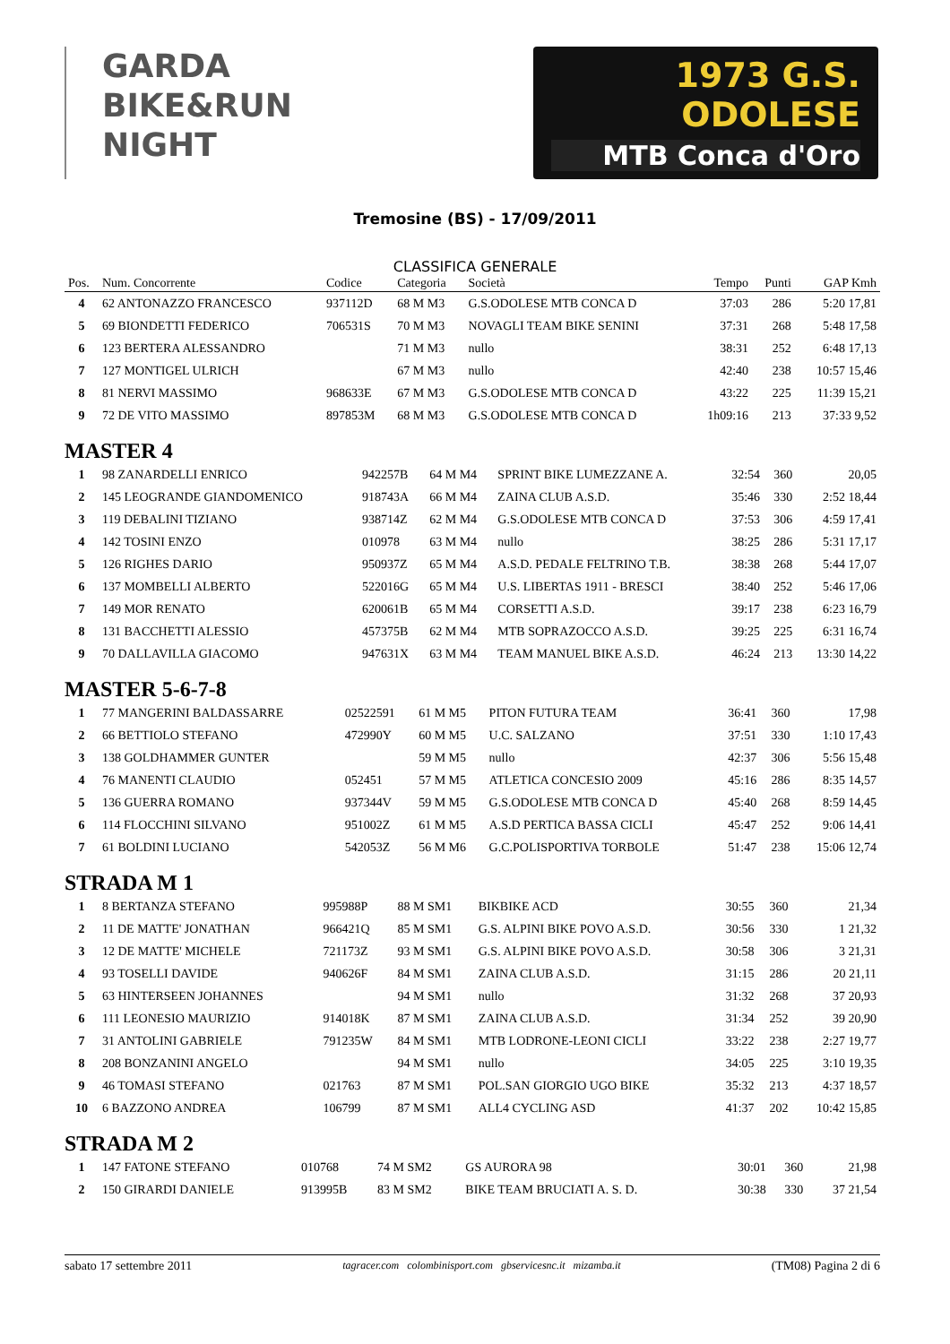GARDA
BIKE&RUN
NIGHT
1973 G.S. ODOLESE
MTB Conca d'Oro
Tremosine (BS) - 17/09/2011
CLASSIFICA GENERALE
| Pos. | Num. Concorrente | Codice | Categoria | Società | Tempo | Punti | GAP Kmh |
| --- | --- | --- | --- | --- | --- | --- | --- |
| 4 | 62 ANTONAZZO FRANCESCO | 937112D | 68 M M3 | G.S.ODOLESE MTB CONCA D | 37:03 | 286 | 5:20 17,81 |
| 5 | 69 BIONDETTI FEDERICO | 706531S | 70 M M3 | NOVAGLI TEAM BIKE SENINI | 37:31 | 268 | 5:48 17,58 |
| 6 | 123 BERTERA ALESSANDRO | | 71 M M3 | nullo | 38:31 | 252 | 6:48 17,13 |
| 7 | 127 MONTIGEL ULRICH | | 67 M M3 | nullo | 42:40 | 238 | 10:57 15,46 |
| 8 | 81 NERVI MASSIMO | 968633E | 67 M M3 | G.S.ODOLESE MTB CONCA D | 43:22 | 225 | 11:39 15,21 |
| 9 | 72 DE VITO MASSIMO | 897853M | 68 M M3 | G.S.ODOLESE MTB CONCA D | 1h09:16 | 213 | 37:33 9,52 |
MASTER 4
| 1 | 98 ZANARDELLI ENRICO | 942257B | 64 M M4 | SPRINT BIKE LUMEZZANE A. | 32:54 | 360 | 20,05 |
| 2 | 145 LEOGRANDE GIANDOMENICO | 918743A | 66 M M4 | ZAINA CLUB A.S.D. | 35:46 | 330 | 2:52 18,44 |
| 3 | 119 DEBALINI TIZIANO | 938714Z | 62 M M4 | G.S.ODOLESE MTB CONCA D | 37:53 | 306 | 4:59 17,41 |
| 4 | 142 TOSINI ENZO | 010978 | 63 M M4 | nullo | 38:25 | 286 | 5:31 17,17 |
| 5 | 126 RIGHES DARIO | 950937Z | 65 M M4 | A.S.D. PEDALE FELTRINO T.B. | 38:38 | 268 | 5:44 17,07 |
| 6 | 137 MOMBELLI ALBERTO | 522016G | 65 M M4 | U.S. LIBERTAS 1911 - BRESCI | 38:40 | 252 | 5:46 17,06 |
| 7 | 149 MOR RENATO | 620061B | 65 M M4 | CORSETTI A.S.D. | 39:17 | 238 | 6:23 16,79 |
| 8 | 131 BACCHETTI ALESSIO | 457375B | 62 M M4 | MTB SOPRAZOCCO A.S.D. | 39:25 | 225 | 6:31 16,74 |
| 9 | 70 DALLAVILLA GIACOMO | 947631X | 63 M M4 | TEAM MANUEL BIKE A.S.D. | 46:24 | 213 | 13:30 14,22 |
MASTER 5-6-7-8
| 1 | 77 MANGERINI BALDASSARRE | 02522591 | 61 M M5 | PITON FUTURA TEAM | 36:41 | 360 | 17,98 |
| 2 | 66 BETTIOLO STEFANO | 472990Y | 60 M M5 | U.C. SALZANO | 37:51 | 330 | 1:10 17,43 |
| 3 | 138 GOLDHAMMER GUNTER | | 59 M M5 | nullo | 42:37 | 306 | 5:56 15,48 |
| 4 | 76 MANENTI CLAUDIO | 052451 | 57 M M5 | ATLETICA CONCESIO 2009 | 45:16 | 286 | 8:35 14,57 |
| 5 | 136 GUERRA ROMANO | 937344V | 59 M M5 | G.S.ODOLESE MTB CONCA D | 45:40 | 268 | 8:59 14,45 |
| 6 | 114 FLOCCHINI SILVANO | 951002Z | 61 M M5 | A.S.D PERTICA BASSA CICLI | 45:47 | 252 | 9:06 14,41 |
| 7 | 61 BOLDINI LUCIANO | 542053Z | 56 M M6 | G.C.POLISPORTIVA TORBOLE | 51:47 | 238 | 15:06 12,74 |
STRADA M 1
| 1 | 8 BERTANZA STEFANO | 995988P | 88 M SM1 | BIKBIKE ACD | 30:55 | 360 | 21,34 |
| 2 | 11 DE MATTE' JONATHAN | 966421Q | 85 M SM1 | G.S. ALPINI BIKE POVO A.S.D. | 30:56 | 330 | 1 21,32 |
| 3 | 12 DE MATTE' MICHELE | 721173Z | 93 M SM1 | G.S. ALPINI BIKE POVO A.S.D. | 30:58 | 306 | 3 21,31 |
| 4 | 93 TOSELLI DAVIDE | 940626F | 84 M SM1 | ZAINA CLUB A.S.D. | 31:15 | 286 | 20 21,11 |
| 5 | 63 HINTERSEEN JOHANNES | | 94 M SM1 | nullo | 31:32 | 268 | 37 20,93 |
| 6 | 111 LEONESIO MAURIZIO | 914018K | 87 M SM1 | ZAINA CLUB A.S.D. | 31:34 | 252 | 39 20,90 |
| 7 | 31 ANTOLINI GABRIELE | 791235W | 84 M SM1 | MTB LODRONE-LEONI CICLI | 33:22 | 238 | 2:27 19,77 |
| 8 | 208 BONZANINI ANGELO | | 94 M SM1 | nullo | 34:05 | 225 | 3:10 19,35 |
| 9 | 46 TOMASI STEFANO | 021763 | 87 M SM1 | POL.SAN GIORGIO UGO BIKE | 35:32 | 213 | 4:37 18,57 |
| 10 | 6 BAZZONO ANDREA | 106799 | 87 M SM1 | ALL4 CYCLING ASD | 41:37 | 202 | 10:42 15,85 |
STRADA M 2
| 1 | 147 FATONE STEFANO | 010768 | 74 M SM2 | GS AURORA 98 | 30:01 | 360 | 21,98 |
| 2 | 150 GIRARDI DANIELE | 913995B | 83 M SM2 | BIKE TEAM BRUCIATI A. S. D. | 30:38 | 330 | 37 21,54 |
sabato 17 settembre 2011 tagracer.com colombinisport.com gbservicesnc.it mizamba.it (TM08) Pagina 2 di 6